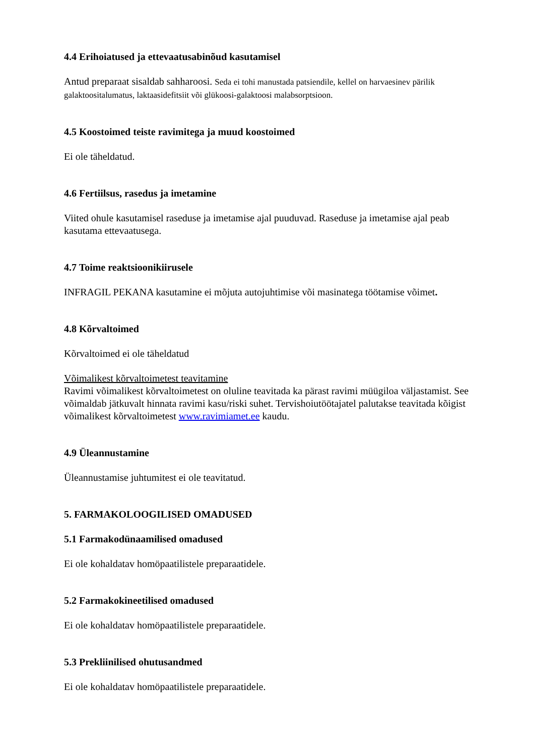4.4 Erihoiatused ja ettevaatusabinõud kasutamisel
Antud preparaat sisaldab sahharoosi. Seda ei tohi manustada patsiendile, kellel on harvaesinev pärilik galaktoositalumatus, laktaasidefitsiit või glükoosi-galaktoosi malabsorptsioon.
4.5 Koostoimed teiste ravimitega ja muud koostoimed
Ei ole täheldatud.
4.6 Fertiilsus, rasedus ja imetamine
Viited ohule kasutamisel raseduse ja imetamise ajal puuduvad. Raseduse ja imetamise ajal peab kasutama ettevaatusega.
4.7 Toime reaktsioonikiirusele
INFRAGIL PEKANA kasutamine ei mõjuta autojuhtimise või masinatega töötamise võimet.
4.8 Kõrvaltoimed
Kõrvaltoimed ei ole täheldatud
Võimalikest kõrvaltoimetest teavitamine
Ravimi võimalikest kõrvaltoimetest on oluline teavitada ka pärast ravimi müügiloa väljastamist. See võimaldab jätkuvalt hinnata ravimi kasu/riski suhet. Tervishoiutöötajatel palutakse teavitada kõigist võimalikest kõrvaltoimetest www.ravimiamet.ee kaudu.
4.9 Üleannustamine
Üleannustamise juhtumitest ei ole teavitatud.
5. FARMAKOLOOGILISED OMADUSED
5.1 Farmakodünaamilised omadused
Ei ole kohaldatav homöpaatilistele preparaatidele.
5.2 Farmakokineetilised omadused
Ei ole kohaldatav homöpaatilistele preparaatidele.
5.3 Prekliinilised ohutusandmed
Ei ole kohaldatav homöpaatilistele preparaatidele.